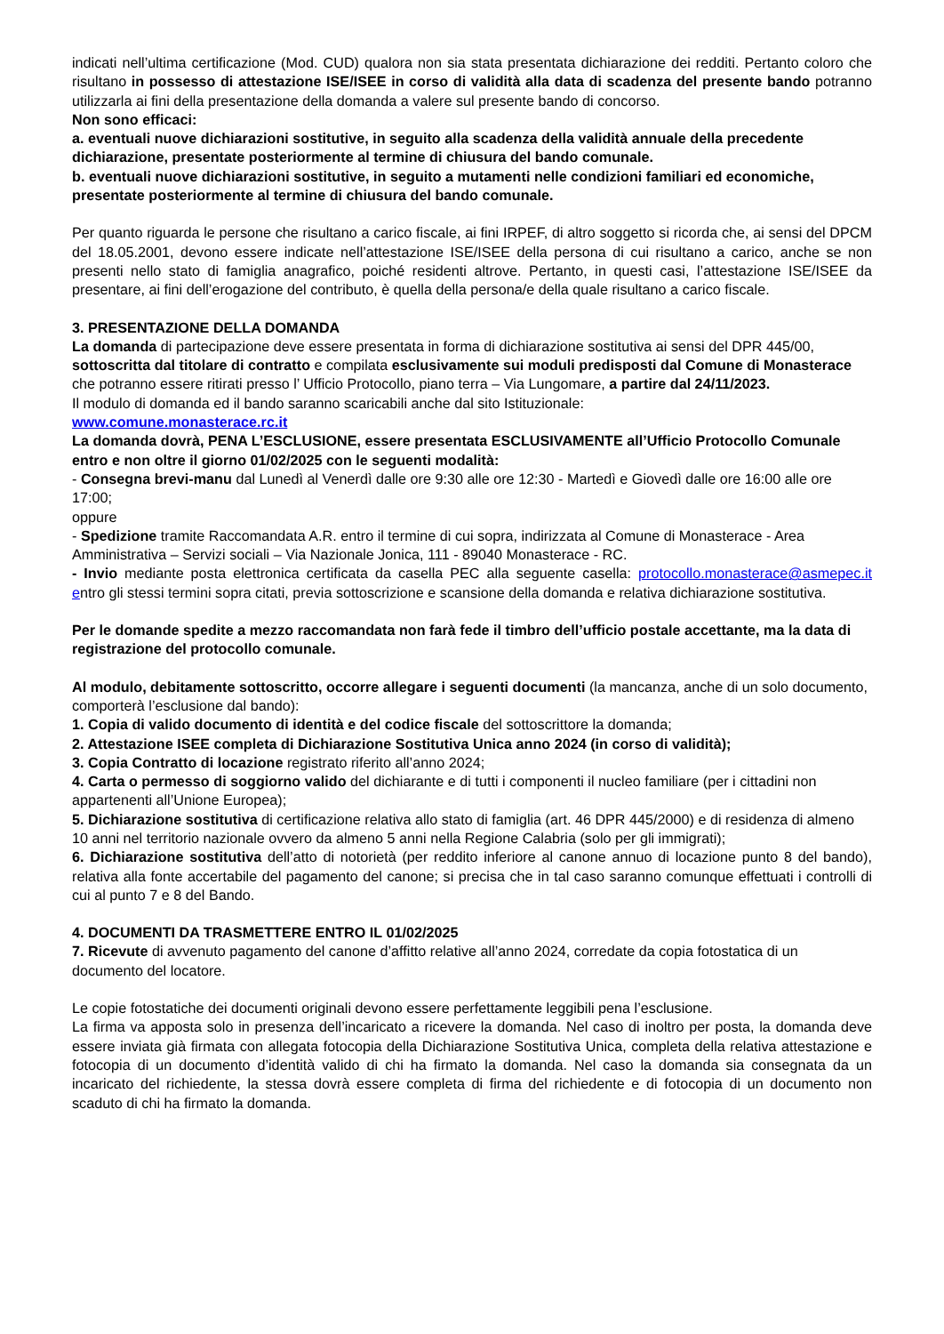indicati nell’ultima certificazione (Mod. CUD) qualora non sia stata presentata dichiarazione dei redditi. Pertanto coloro che risultano in possesso di attestazione ISE/ISEE in corso di validità alla data di scadenza del presente bando potranno utilizzarla ai fini della presentazione della domanda a valere sul presente bando di concorso.
Non sono efficaci:
a. eventuali nuove dichiarazioni sostitutive, in seguito alla scadenza della validità annuale della precedente dichiarazione, presentate posteriormente al termine di chiusura del bando comunale.
b. eventuali nuove dichiarazioni sostitutive, in seguito a mutamenti nelle condizioni familiari ed economiche, presentate posteriormente al termine di chiusura del bando comunale.
Per quanto riguarda le persone che risultano a carico fiscale, ai fini IRPEF, di altro soggetto si ricorda che, ai sensi del DPCM del 18.05.2001, devono essere indicate nell’attestazione ISE/ISEE della persona di cui risultano a carico, anche se non presenti nello stato di famiglia anagrafico, poiché residenti altrove. Pertanto, in questi casi, l’attestazione ISE/ISEE da presentare, ai fini dell’erogazione del contributo, è quella della persona/e della quale risultano a carico fiscale.
3. PRESENTAZIONE DELLA DOMANDA
La domanda di partecipazione deve essere presentata in forma di dichiarazione sostitutiva ai sensi del DPR 445/00, sottoscritta dal titolare di contratto e compilata esclusivamente sui moduli predisposti dal Comune di Monasterace che potranno essere ritirati presso l’ Ufficio Protocollo, piano terra – Via Lungomare, a partire dal 24/11/2023.
Il modulo di domanda ed il bando saranno scaricabili anche dal sito Istituzionale:
www.comune.monasterace.rc.it
La domanda dovrà, PENA L’ESCLUSIONE, essere presentata ESCLUSIVAMENTE all’Ufficio Protocollo Comunale entro e non oltre il giorno 01/02/2025 con le seguenti modalità:
- Consegna brevi-manu dal Lunedì al Venerdì dalle ore 9:30 alle ore 12:30 - Martedì e Giovedì dalle ore 16:00 alle ore 17:00;
oppure
- Spedizione tramite Raccomandata A.R. entro il termine di cui sopra, indirizzata al Comune di Monasterace - Area Amministrativa – Servizi sociali – Via Nazionale Jonica, 111 - 89040 Monasterace - RC.
- Invio mediante posta elettronica certificata da casella PEC alla seguente casella: protocollo.monasterace@asmepec.it entro gli stessi termini sopra citati, previa sottoscrizione e scansione della domanda e relativa dichiarazione sostitutiva.
Per le domande spedite a mezzo raccomandata non farà fede il timbro dell’ufficio postale accettante, ma la data di registrazione del protocollo comunale.
Al modulo, debitamente sottoscritto, occorre allegare i seguenti documenti (la mancanza, anche di un solo documento, comporterà l’esclusione dal bando):
1. Copia di valido documento di identità e del codice fiscale del sottoscrittore la domanda;
2. Attestazione ISEE completa di Dichiarazione Sostitutiva Unica anno 2024 (in corso di validità);
3. Copia Contratto di locazione registrato riferito all’anno 2024;
4. Carta o permesso di soggiorno valido del dichiarante e di tutti i componenti il nucleo familiare (per i cittadini non appartenenti all’Unione Europea);
5. Dichiarazione sostitutiva di certificazione relativa allo stato di famiglia (art. 46 DPR 445/2000) e di residenza di almeno 10 anni nel territorio nazionale ovvero da almeno 5 anni nella Regione Calabria (solo per gli immigrati);
6. Dichiarazione sostitutiva dell’atto di notorietà (per reddito inferiore al canone annuo di locazione punto 8 del bando), relativa alla fonte accertabile del pagamento del canone; si precisa che in tal caso saranno comunque effettuati i controlli di cui al punto 7 e 8 del Bando.
4. DOCUMENTI DA TRASMETTERE ENTRO IL 01/02/2025
7. Ricevute di avvenuto pagamento del canone d’affitto relative all’anno 2024, corredate da copia fotostatica di un documento del locatore.
Le copie fotostatiche dei documenti originali devono essere perfettamente leggibili pena l’esclusione.
La firma va apposta solo in presenza dell’incaricato a ricevere la domanda. Nel caso di inoltro per posta, la domanda deve essere inviata già firmata con allegata fotocopia della Dichiarazione Sostitutiva Unica, completa della relativa attestazione e fotocopia di un documento d’identità valido di chi ha firmato la domanda. Nel caso la domanda sia consegnata da un incaricato del richiedente, la stessa dovrà essere completa di firma del richiedente e di fotocopia di un documento non scaduto di chi ha firmato la domanda.